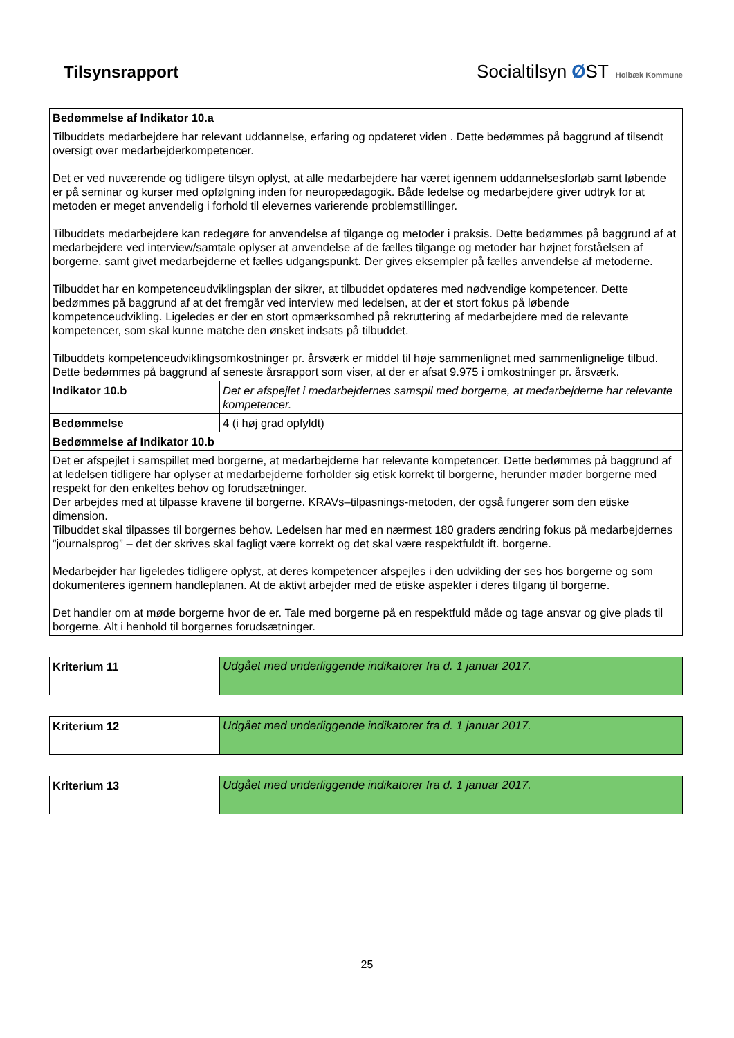Tilsynsrapport Socialtilsyn ØST Holbæk Kommune
| Bedømmelse af Indikator 10.a | |
| --- | --- |
| Tilbuddets medarbejdere har relevant uddannelse, erfaring og opdateret viden . Dette bedømmes på baggrund af tilsendt oversigt over medarbejderkompetencer. Det er ved nuværende og tidligere tilsyn oplyst, at alle medarbejdere har været igennem uddannelsesforløb samt løbende er på seminar og kurser med opfølgning inden for neuropædagogik. Både ledelse og medarbejdere giver udtryk for at metoden er meget anvendelig i forhold til elevernes varierende problemstillinger. Tilbuddets medarbejdere kan redegøre for anvendelse af tilgange og metoder i praksis. Dette bedømmes på baggrund af at medarbejdere ved interview/samtale oplyser at anvendelse af de fælles tilgange og metoder har højnet forståelsen af borgerne, samt givet medarbejderne et fælles udgangspunkt. Der gives eksempler på fælles anvendelse af metoderne. Tilbuddet har en kompetenceudviklingsplan der sikrer, at tilbuddet opdateres med nødvendige kompetencer. Dette bedømmes på baggrund af at det fremgår ved interview med ledelsen, at der et stort fokus på løbende kompetenceudvikling. Ligeledes er der en stort opmærksomhed på rekruttering af medarbejdere med de relevante kompetencer, som skal kunne matche den ønsket indsats på tilbuddet. Tilbuddets kompetenceudviklingsomkostninger pr. årsværk er middel til høje sammenlignet med sammenlignelige tilbud. Dette bedømmes på baggrund af seneste årsrapport som viser, at der er afsat 9.975 i omkostninger pr. årsværk. | |
| Indikator 10.b | Det er afspejlet i medarbejdernes samspil med borgerne, at medarbejderne har relevante kompetencer. |
| Bedømmelse | 4 (i høj grad opfyldt) |
| Bedømmelse af Indikator 10.b | |
| Det er afspejlet i samspillet med borgerne, at medarbejderne har relevante kompetencer. Dette bedømmes på baggrund af at ledelsen tidligere har oplyser at medarbejderne forholder sig etisk korrekt til borgerne, herunder møder borgerne med respekt for den enkeltes behov og forudsætninger. Der arbejdes med at tilpasse kravene til borgerne. KRAVs–tilpasnings-metoden, der også fungerer som den etiske dimension. Tilbuddet skal tilpasses til borgernes behov. Ledelsen har med en nærmest 180 graders ændring fokus på medarbejdernes ”journalsprog” – det der skrives skal fagligt være korrekt og det skal være respektfuldt ift. borgerne. Medarbejder har ligeledes tidligere oplyst, at deres kompetencer afspejles i den udvikling der ses hos borgerne og som dokumenteres igennem handleplanen. At de aktivt arbejder med de etiske aspekter i deres tilgang til borgerne. Det handler om at møde borgerne hvor de er. Tale med borgerne på en respektfuld måde og tage ansvar og give plads til borgerne. Alt i henhold til borgernes forudsætninger. | |
| Kriterium 11 | Udgået med underliggende indikatorer fra d. 1 januar 2017. |
| Kriterium 12 | Udgået med underliggende indikatorer fra d. 1 januar 2017. |
| Kriterium 13 | Udgået med underliggende indikatorer fra d. 1 januar 2017. |
25